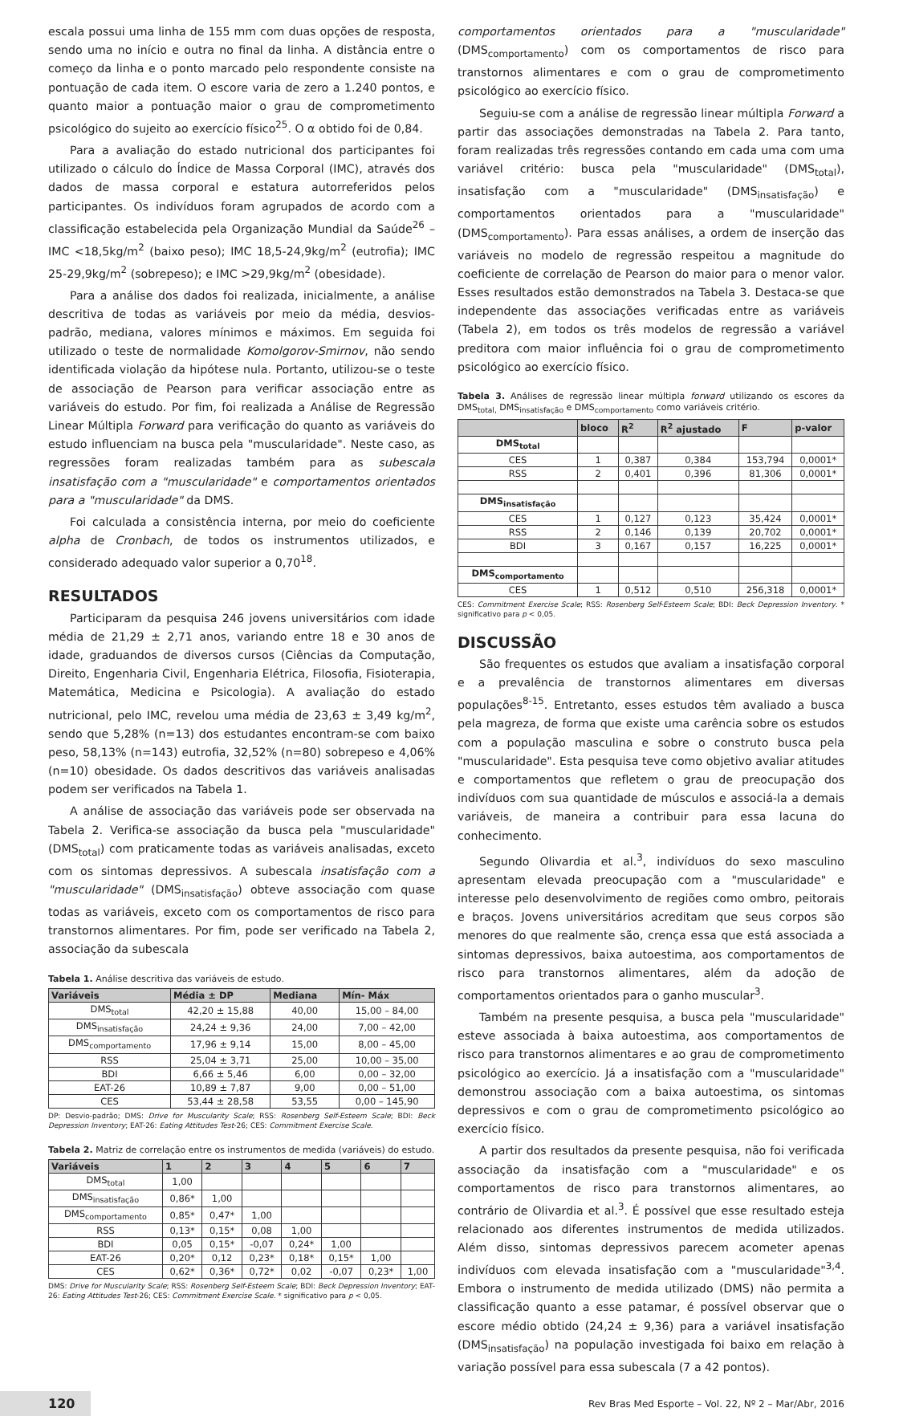escala possui uma linha de 155 mm com duas opções de resposta, sendo uma no início e outra no final da linha. A distância entre o começo da linha e o ponto marcado pelo respondente consiste na pontuação de cada item. O escore varia de zero a 1.240 pontos, e quanto maior a pontuação maior o grau de comprometimento psicológico do sujeito ao exercício físico<sup>25</sup>. O α obtido foi de 0,84.
Para a avaliação do estado nutricional dos participantes foi utilizado o cálculo do Índice de Massa Corporal (IMC), através dos dados de massa corporal e estatura autorreferidos pelos participantes. Os indivíduos foram agrupados de acordo com a classificação estabelecida pela Organização Mundial da Saúde<sup>26</sup> – IMC <18,5kg/m<sup>2</sup> (baixo peso); IMC 18,5-24,9kg/m<sup>2</sup> (eutrofia); IMC 25-29,9kg/m<sup>2</sup> (sobrepeso); e IMC >29,9kg/m<sup>2</sup> (obesidade).
Para a análise dos dados foi realizada, inicialmente, a análise descritiva de todas as variáveis por meio da média, desvios-padrão, mediana, valores mínimos e máximos. Em seguida foi utilizado o teste de normalidade Komolgorov-Smirnov, não sendo identificada violação da hipótese nula. Portanto, utilizou-se o teste de associação de Pearson para verificar associação entre as variáveis do estudo. Por fim, foi realizada a Análise de Regressão Linear Múltipla Forward para verificação do quanto as variáveis do estudo influenciam na busca pela "muscularidade". Neste caso, as regressões foram realizadas também para as subescala insatisfação com a "muscularidade" e comportamentos orientados para a "muscularidade" da DMS.
Foi calculada a consistência interna, por meio do coeficiente alpha de Cronbach, de todos os instrumentos utilizados, e considerado adequado valor superior a 0,70<sup>18</sup>.
RESULTADOS
Participaram da pesquisa 246 jovens universitários com idade média de 21,29 ± 2,71 anos, variando entre 18 e 30 anos de idade, graduandos de diversos cursos (Ciências da Computação, Direito, Engenharia Civil, Engenharia Elétrica, Filosofia, Fisioterapia, Matemática, Medicina e Psicologia). A avaliação do estado nutricional, pelo IMC, revelou uma média de 23,63 ± 3,49 kg/m<sup>2</sup>, sendo que 5,28% (n=13) dos estudantes encontram-se com baixo peso, 58,13% (n=143) eutrofia, 32,52% (n=80) sobrepeso e 4,06% (n=10) obesidade. Os dados descritivos das variáveis analisadas podem ser verificados na Tabela 1.
A análise de associação das variáveis pode ser observada na Tabela 2. Verifica-se associação da busca pela "muscularidade" (DMS<sub>total</sub>) com praticamente todas as variáveis analisadas, exceto com os sintomas depressivos. A subescala insatisfação com a "muscularidade" (DMS<sub>insatisfação</sub>) obteve associação com quase todas as variáveis, exceto com os comportamentos de risco para transtornos alimentares. Por fim, pode ser verificado na Tabela 2, associação da subescala
Tabela 1. Análise descritiva das variáveis de estudo.
| Variáveis | Média ± DP | Mediana | Mín- Máx |
| --- | --- | --- | --- |
| DMS<sub>total</sub> | 42,20 ± 15,88 | 40,00 | 15,00 – 84,00 |
| DMS<sub>insatisfação</sub> | 24,24 ± 9,36 | 24,00 | 7,00 – 42,00 |
| DMS<sub>comportamento</sub> | 17,96 ± 9,14 | 15,00 | 8,00 – 45,00 |
| RSS | 25,04 ± 3,71 | 25,00 | 10,00 – 35,00 |
| BDI | 6,66 ± 5,46 | 6,00 | 0,00 – 32,00 |
| EAT-26 | 10,89 ± 7,87 | 9,00 | 0,00 – 51,00 |
| CES | 53,44 ± 28,58 | 53,55 | 0,00 – 145,90 |
DP: Desvio-padrão; DMS: Drive for Muscularity Scale; RSS: Rosenberg Self-Esteem Scale; BDI: Beck Depression Inventory; EAT-26: Eating Attitudes Test-26; CES: Commitment Exercise Scale.
Tabela 2. Matriz de correlação entre os instrumentos de medida (variáveis) do estudo.
| Variáveis | 1 | 2 | 3 | 4 | 5 | 6 | 7 |
| --- | --- | --- | --- | --- | --- | --- | --- |
| DMS<sub>total</sub> | 1,00 | | | | | | |
| DMS<sub>insatisfação</sub> | 0,86* | 1,00 | | | | | |
| DMS<sub>comportamento</sub> | 0,85* | 0,47* | 1,00 | | | | |
| RSS | 0,13* | 0,15* | 0,08 | 1,00 | | | |
| BDI | 0,05 | 0,15* | -0,07 | 0,24* | 1,00 | | |
| EAT-26 | 0,20* | 0,12 | 0,23* | 0,18* | 0,15* | 1,00 | |
| CES | 0,62* | 0,36* | 0,72* | 0,02 | -0,07 | 0,23* | 1,00 |
DMS: Drive for Muscularity Scale; RSS: Rosenberg Self-Esteem Scale; BDI: Beck Depression Inventory; EAT-26: Eating Attitudes Test-26; CES: Commitment Exercise Scale. * significativo para p < 0,05.
comportamentos orientados para a "muscularidade" (DMS<sub>comportamento</sub>) com os comportamentos de risco para transtornos alimentares e com o grau de comprometimento psicológico ao exercício físico.
Seguiu-se com a análise de regressão linear múltipla Forward a partir das associações demonstradas na Tabela 2. Para tanto, foram realizadas três regressões contando em cada uma com uma variável critério: busca pela "muscularidade" (DMS<sub>total</sub>), insatisfação com a "muscularidade" (DMS<sub>insatisfação</sub>) e comportamentos orientados para a "muscularidade" (DMS<sub>comportamento</sub>). Para essas análises, a ordem de inserção das variáveis no modelo de regressão respeitou a magnitude do coeficiente de correlação de Pearson do maior para o menor valor. Esses resultados estão demonstrados na Tabela 3. Destaca-se que independente das associações verificadas entre as variáveis (Tabela 2), em todos os três modelos de regressão a variável preditora com maior influência foi o grau de comprometimento psicológico ao exercício físico.
Tabela 3. Análises de regressão linear múltipla forward utilizando os escores da DMS<sub>total,</sub> DMS<sub>insatisfação</sub> e DMS<sub>comportamento</sub> como variáveis critério.
| | bloco | R<sup>2</sup> | R<sup>2</sup> ajustado | F | p-valor |
| --- | --- | --- | --- | --- | --- |
| DMS<sub>total</sub> | | | | | |
| CES | 1 | 0,387 | 0,384 | 153,794 | 0,0001* |
| RSS | 2 | 0,401 | 0,396 | 81,306 | 0,0001* |
| DMS<sub>insatisfação</sub> | | | | | |
| CES | 1 | 0,127 | 0,123 | 35,424 | 0,0001* |
| RSS | 2 | 0,146 | 0,139 | 20,702 | 0,0001* |
| BDI | 3 | 0,167 | 0,157 | 16,225 | 0,0001* |
| DMS<sub>comportamento</sub> | | | | | |
| CES | 1 | 0,512 | 0,510 | 256,318 | 0,0001* |
CES: Commitment Exercise Scale; RSS: Rosenberg Self-Esteem Scale; BDI: Beck Depression Inventory. * significativo para p < 0,05.
DISCUSSÃO
São frequentes os estudos que avaliam a insatisfação corporal e a prevalência de transtornos alimentares em diversas populações<sup>8-15</sup>. Entretanto, esses estudos têm avaliado a busca pela magreza, de forma que existe uma carência sobre os estudos com a população masculina e sobre o construto busca pela "muscularidade". Esta pesquisa teve como objetivo avaliar atitudes e comportamentos que refletem o grau de preocupação dos indivíduos com sua quantidade de músculos e associá-la a demais variáveis, de maneira a contribuir para essa lacuna do conhecimento.
Segundo Olivardia et al.<sup>3</sup>, indivíduos do sexo masculino apresentam elevada preocupação com a "muscularidade" e interesse pelo desenvolvimento de regiões como ombro, peitorais e braços. Jovens universitários acreditam que seus corpos são menores do que realmente são, crença essa que está associada a sintomas depressivos, baixa autoestima, aos comportamentos de risco para transtornos alimentares, além da adoção de comportamentos orientados para o ganho muscular<sup>3</sup>.
Também na presente pesquisa, a busca pela "muscularidade" esteve associada à baixa autoestima, aos comportamentos de risco para transtornos alimentares e ao grau de comprometimento psicológico ao exercício. Já a insatisfação com a "muscularidade" demonstrou associação com a baixa autoestima, os sintomas depressivos e com o grau de comprometimento psicológico ao exercício físico.
A partir dos resultados da presente pesquisa, não foi verificada associação da insatisfação com a "muscularidade" e os comportamentos de risco para transtornos alimentares, ao contrário de Olivardia et al.<sup>3</sup>. É possível que esse resultado esteja relacionado aos diferentes instrumentos de medida utilizados. Além disso, sintomas depressivos parecem acometer apenas indivíduos com elevada insatisfação com a "muscularidade"<sup>3,4</sup>. Embora o instrumento de medida utilizado (DMS) não permita a classificação quanto a esse patamar, é possível observar que o escore médio obtido (24,24 ± 9,36) para a variável insatisfação (DMS<sub>insatisfação</sub>) na população investigada foi baixo em relação à variação possível para essa subescala (7 a 42 pontos).
120 Rev Bras Med Esporte – Vol. 22, Nº 2 – Mar/Abr, 2016